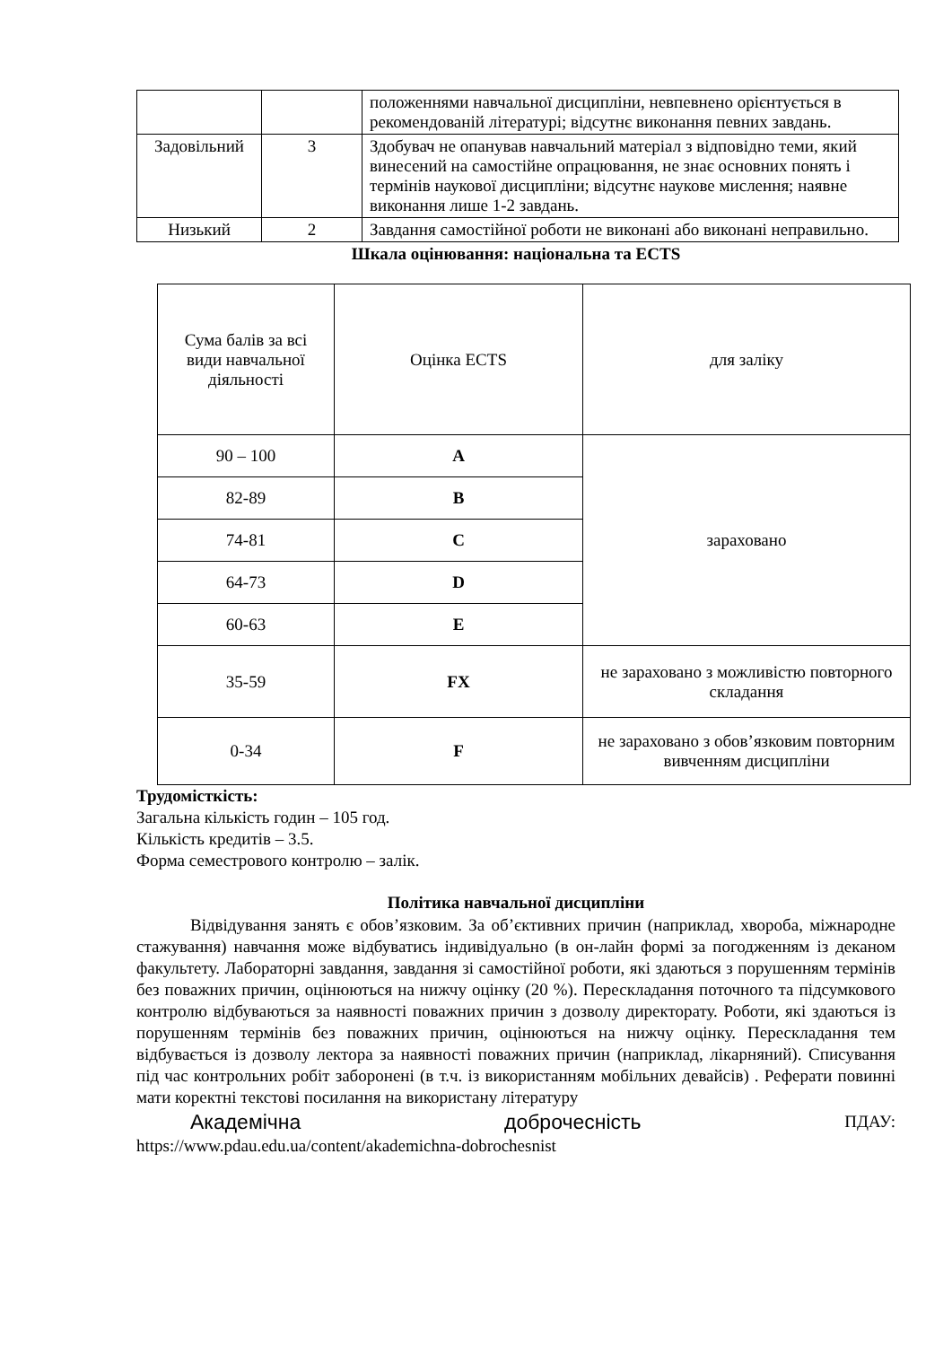| | | положеннями навчальної дисципліни, невпевнено орієнтується в рекомендованій літературі; відсутнє виконання певних завдань. |
| Задовільний | 3 | Здобувач не опанував навчальний матеріал з відповідно теми, який винесений на самостійне опрацювання, не знає основних понять і термінів наукової дисципліни; відсутнє наукове мислення; наявне виконання лише 1-2 завдань. |
| Низький | 2 | Завдання самостійної роботи не виконані або виконані неправильно. |
Шкала оцінювання: національна та ECTS
| Сума балів за всі види навчальної діяльності | Оцінка ECTS | для заліку |
| 90 – 100 | A | зараховано |
| 82-89 | B | |
| 74-81 | C | |
| 64-73 | D | |
| 60-63 | E | |
| 35-59 | FX | не зараховано з можливістю повторного складання |
| 0-34 | F | не зараховано з обов’язковим повторним вивченням дисципліни |
Трудомісткість:
Загальна кількість годин – 105 год.
Кількість кредитів – 3.5.
Форма семестрового контролю – залік.
Політика навчальної дисципліни
Відвідування занять є обов’язковим. За об’єктивних причин (наприклад, хвороба, міжнародне стажування) навчання може відбуватись індивідуально (в он-лайн формі за погодженням із деканом факультету. Лабораторні завдання, завдання зі самостійної роботи, які здаються з порушенням термінів без поважних причин, оцінюються на нижчу оцінку (20 %). Перескладання поточного та підсумкового контролю відбуваються за наявності поважних причин з дозволу директорату. Роботи, які здаються із порушенням термінів без поважних причин, оцінюються на нижчу оцінку. Перескладання тем відбувається із дозволу лектора за наявності поважних причин (наприклад, лікарняний). Списування під час контрольних робіт заборонені (в т.ч. із використанням мобільних девайсів) . Реферати повинні мати коректні текстові посилання на використану літературу
Академічна доброчесність ПДАУ:
https://www.pdau.edu.ua/content/akademichna-dobrochesnist